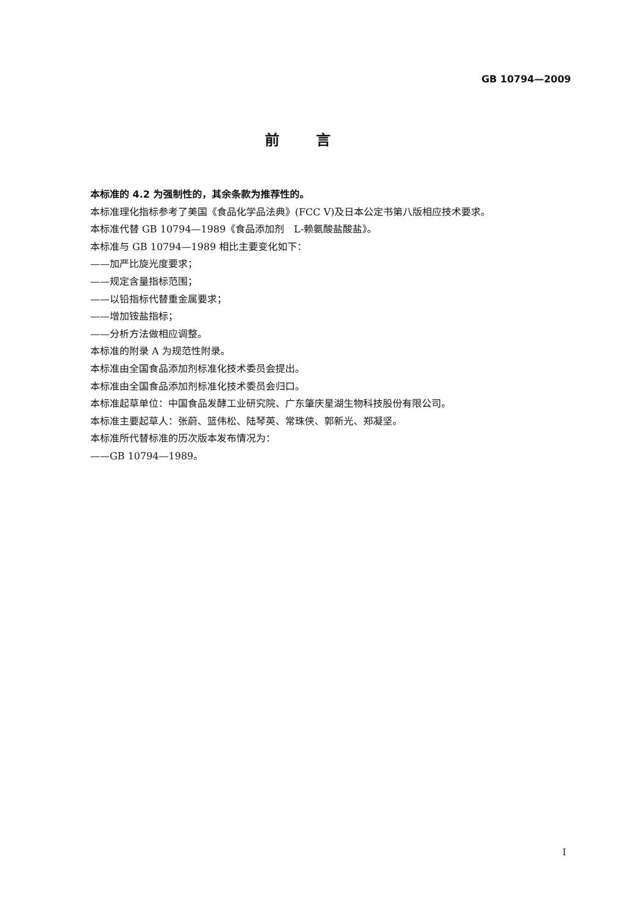GB 10794—2009
前言
本标准的 4.2 为强制性的，其余条款为推荐性的。
本标准理化指标参考了美国《食品化学品法典》(FCC Ⅴ)及日本公定书第八版相应技术要求。
本标准代替 GB 10794—1989《食品添加剂　L-赖氨酸盐酸盐》。
本标准与 GB 10794—1989 相比主要变化如下：
——加严比旋光度要求；
——规定含量指标范围；
——以铅指标代替重金属要求；
——增加铵盐指标；
——分析方法做相应调整。
本标准的附录 A 为规范性附录。
本标准由全国食品添加剂标准化技术委员会提出。
本标准由全国食品添加剂标准化技术委员会归口。
本标准起草单位：中国食品发酵工业研究院、广东肇庆星湖生物科技股份有限公司。
本标准主要起草人：张蔚、篮伟松、陆琴英、常珠侠、郭新光、郑凝坚。
本标准所代替标准的历次版本发布情况为：
——GB 10794—1989。
I